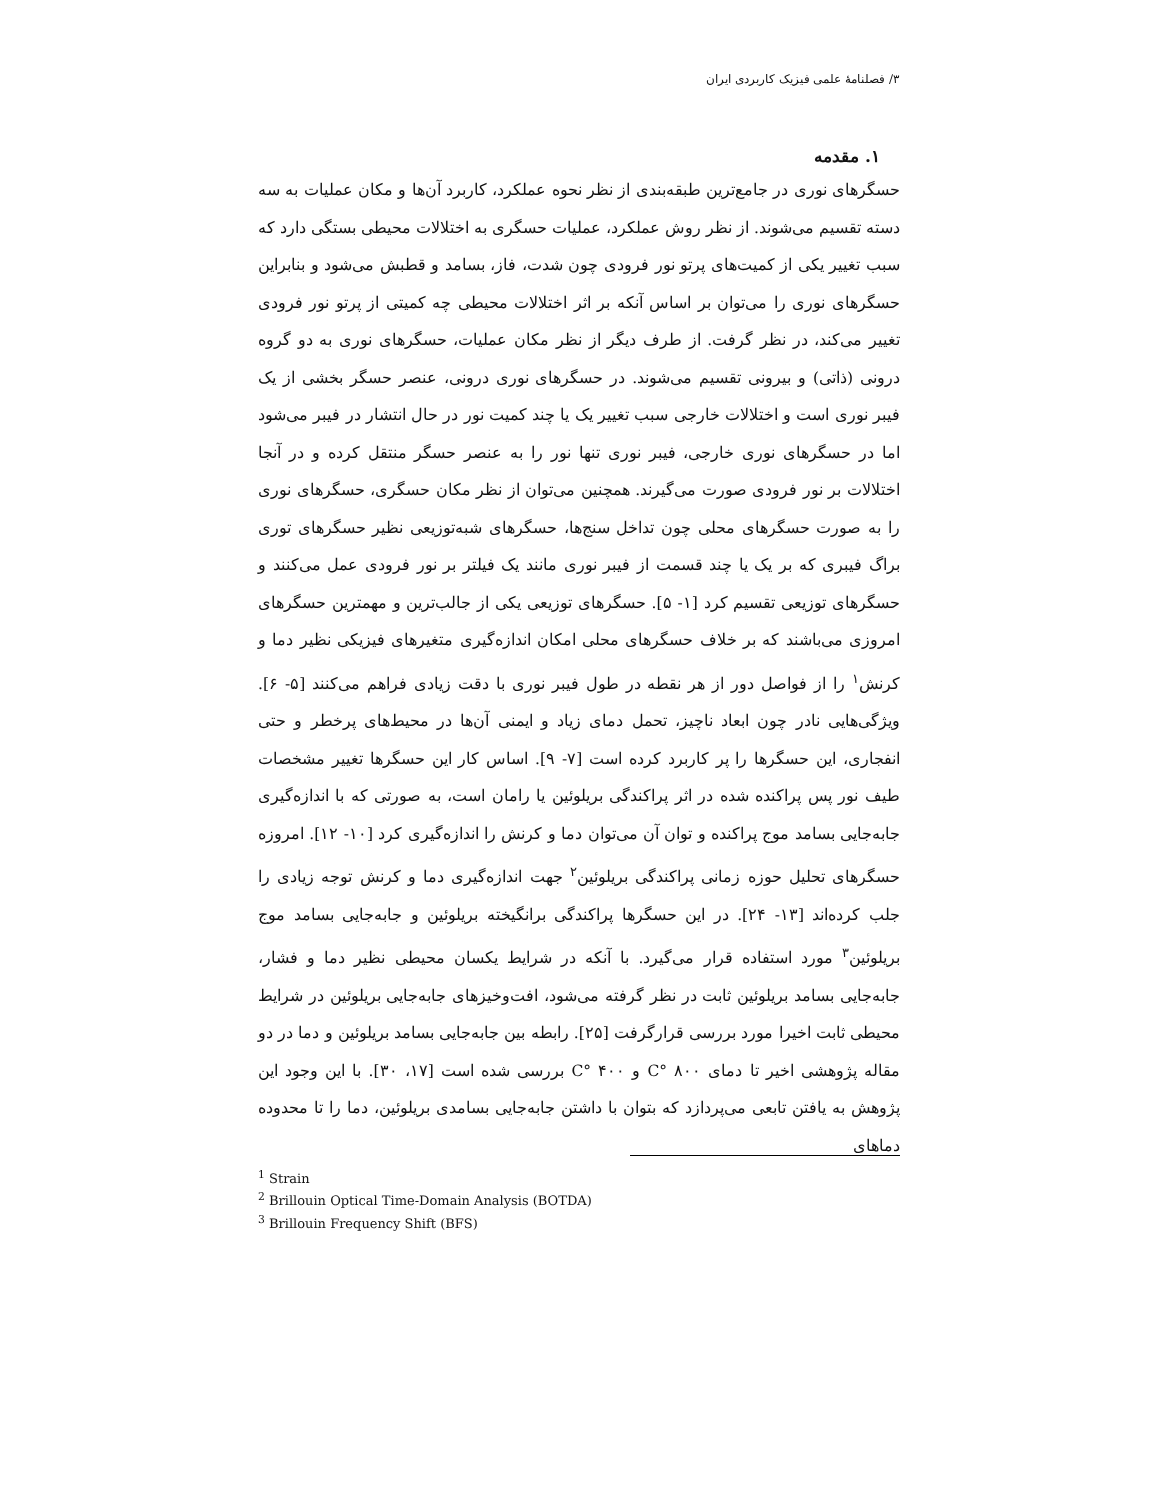۳/ فصلنامهٔ علمی فیزیک کاربردی ایران
۱. مقدمه
حسگرهای نوری در جامع‌ترین طبقه‌بندی از نظر نحوه عملکرد، کاربرد آن‌ها و مکان عملیات به سه دسته تقسیم می‌شوند. از نظر روش عملکرد، عملیات حسگری به اختلالات محیطی بستگی دارد که سبب تغییر یکی از کمیت‌های پرتو نور فرودی چون شدت، فاز، بسامد و قطبش می‌شود و بنابراین حسگرهای نوری را می‌توان بر اساس آنکه بر اثر اختلالات محیطی چه کمیتی از پرتو نور فرودی تغییر می‌کند، در نظر گرفت. از طرف دیگر از نظر مکان عملیات، حسگرهای نوری به دو گروه درونی (ذاتی) و بیرونی تقسیم می‌شوند. در حسگرهای نوری درونی، عنصر حسگر بخشی از یک فیبر نوری است و اختلالات خارجی سبب تغییر یک یا چند کمیت نور در حال انتشار در فیبر می‌شود اما در حسگرهای نوری خارجی، فیبر نوری تنها نور را به عنصر حسگر منتقل کرده و در آنجا اختلالات بر نور فرودی صورت می‌گیرند. همچنین می‌توان از نظر مکان حسگری، حسگرهای نوری را به صورت حسگرهای محلی چون تداخل سنج‌ها، حسگرهای شبه‌توزیعی نظیر حسگرهای توری براگ فیبری که بر یک یا چند قسمت از فیبر نوری مانند یک فیلتر بر نور فرودی عمل می‌کنند و حسگرهای توزیعی تقسیم کرد [۱- ۵]. حسگرهای توزیعی یکی از جالب‌ترین و مهمترین حسگرهای امروزی می‌باشند که بر خلاف حسگرهای محلی امکان اندازه‌گیری متغیرهای فیزیکی نظیر دما و کرنش<sup>۱</sup> را از فواصل دور از هر نقطه در طول فیبر نوری با دقت زیادی فراهم می‌کنند [۵- ۶]. ویژگی‌هایی نادر چون ابعاد ناچیز، تحمل دمای زیاد و ایمنی آن‌ها در محیط‌های پرخطر و حتی انفجاری، این حسگرها را پر کاربرد کرده است [۷- ۹]. اساس کار این حسگرها تغییر مشخصات طیف نور پس پراکنده شده در اثر پراکندگی بریلوئین یا رامان است، به صورتی که با اندازه‌گیری جابه‌جایی بسامد موج پراکنده و توان آن می‌توان دما و کرنش را اندازه‌گیری کرد [۱۰- ۱۲]. امروزه حسگرهای تحلیل حوزه زمانی پراکندگی بریلوئین<sup>۲</sup> جهت اندازه‌گیری دما و کرنش توجه زیادی را جلب کرده‌اند [۱۳- ۲۴]. در این حسگرها پراکندگی برانگیخته بریلوئین و جابه‌جایی بسامد موج بریلوئین<sup>۳</sup> مورد استفاده قرار می‌گیرد. با آنکه در شرایط یکسان محیطی نظیر دما و فشار، جابه‌جایی بسامد بریلوئین ثابت در نظر گرفته می‌شود، افت‌وخیزهای جابه‌جایی بریلوئین در شرایط محیطی ثابت اخیرا مورد بررسی قرارگرفت [۲۵]. رابطه بین جابه‌جایی بسامد بریلوئین و دما در دو مقاله پژوهشی اخیر تا دمای ۸۰۰ °C و ۴۰۰ °C بررسی شده است [۱۷، ۳۰]. با این وجود این پژوهش به یافتن تابعی می‌پردازد که بتوان با داشتن جابه‌جایی بسامدی بریلوئین، دما را تا محدوده دماهای
<sup>1</sup> Strain
<sup>2</sup> Brillouin Optical Time-Domain Analysis (BOTDA)
<sup>3</sup> Brillouin Frequency Shift (BFS)